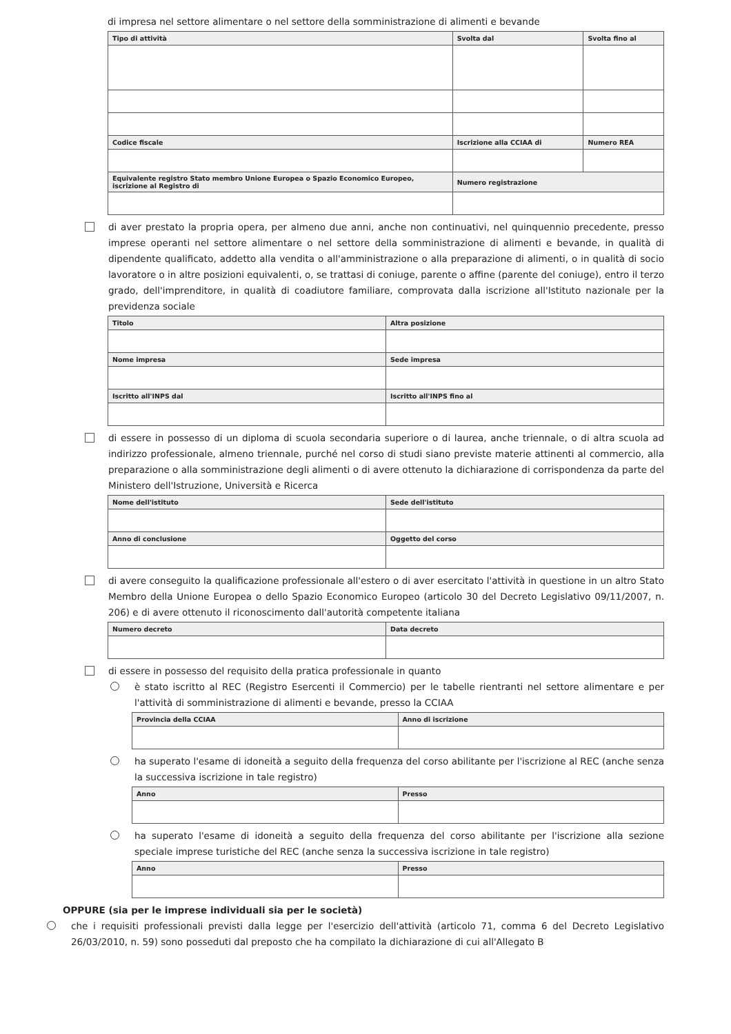di impresa nel settore alimentare o nel settore della somministrazione di alimenti e bevande
| Tipo di attività | Svolta dal | Svolta fino al |
| --- | --- | --- |
| Codice fiscale | Iscrizione alla CCIAA di | Numero REA |
| Equivalente registro Stato membro Unione Europea o Spazio Economico Europeo, iscrizione al Registro di | Numero registrazione | |
di aver prestato la propria opera, per almeno due anni, anche non continuativi, nel quinquennio precedente, presso imprese operanti nel settore alimentare o nel settore della somministrazione di alimenti e bevande, in qualità di dipendente qualificato, addetto alla vendita o all'amministrazione o alla preparazione di alimenti, o in qualità di socio lavoratore o in altre posizioni equivalenti, o, se trattasi di coniuge, parente o affine (parente del coniuge), entro il terzo grado, dell'imprenditore, in qualità di coadiutore familiare, comprovata dalla iscrizione all'Istituto nazionale per la previdenza sociale
| Titolo | Altra posizione |
| --- | --- |
| Nome impresa | Sede impresa |
| Iscritto all'INPS dal | Iscritto all'INPS fino al |
di essere in possesso di un diploma di scuola secondaria superiore o di laurea, anche triennale, o di altra scuola ad indirizzo professionale, almeno triennale, purché nel corso di studi siano previste materie attinenti al commercio, alla preparazione o alla somministrazione degli alimenti o di avere ottenuto la dichiarazione di corrispondenza da parte del Ministero dell'Istruzione, Università e Ricerca
| Nome dell'istituto | Sede dell'istituto |
| --- | --- |
| Anno di conclusione | Oggetto del corso |
di avere conseguito la qualificazione professionale all'estero o di aver esercitato l'attività in questione in un altro Stato Membro della Unione Europea o dello Spazio Economico Europeo (articolo 30 del Decreto Legislativo 09/11/2007, n. 206) e di avere ottenuto il riconoscimento dall'autorità competente italiana
| Numero decreto | Data decreto |
| --- | --- |
di essere in possesso del requisito della pratica professionale in quanto
è stato iscritto al REC (Registro Esercenti il Commercio) per le tabelle rientranti nel settore alimentare e per l'attività di somministrazione di alimenti e bevande, presso la CCIAA
| Provincia della CCIAA | Anno di iscrizione |
| --- | --- |
ha superato l'esame di idoneità a seguito della frequenza del corso abilitante per l'iscrizione al REC (anche senza la successiva iscrizione in tale registro)
| Anno | Presso |
| --- | --- |
ha superato l'esame di idoneità a seguito della frequenza del corso abilitante per l'iscrizione alla sezione speciale imprese turistiche del REC (anche senza la successiva iscrizione in tale registro)
| Anno | Presso |
| --- | --- |
OPPURE (sia per le imprese individuali sia per le società)
che i requisiti professionali previsti dalla legge per l'esercizio dell'attività (articolo 71, comma 6 del Decreto Legislativo 26/03/2010, n. 59) sono posseduti dal preposto che ha compilato la dichiarazione di cui all'Allegato B